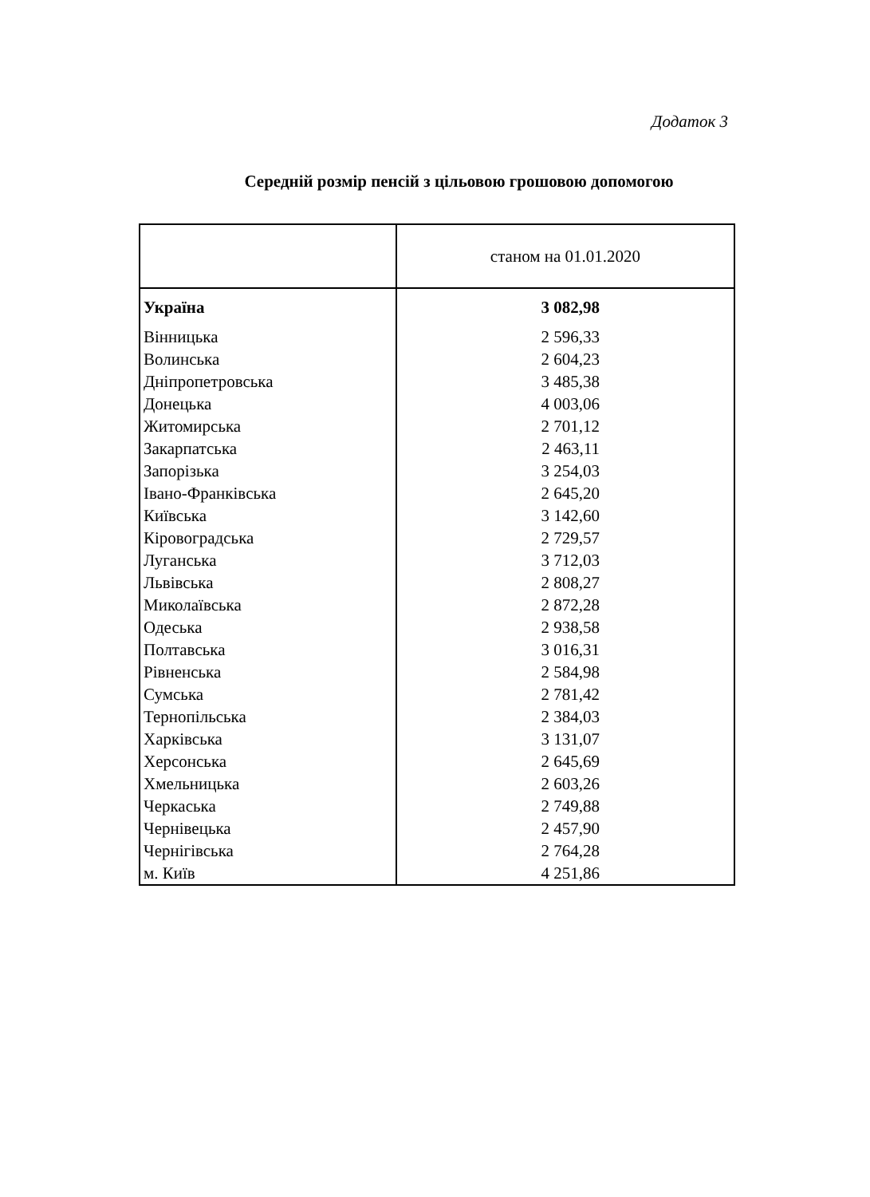Додаток 3
Середній розмір пенсій з цільовою грошовою допомогою
| | станом на 01.01.2020 |
| --- | --- |
| Україна | 3 082,98 |
| Вінницька | 2 596,33 |
| Волинська | 2 604,23 |
| Дніпропетровська | 3 485,38 |
| Донецька | 4 003,06 |
| Житомирська | 2 701,12 |
| Закарпатська | 2 463,11 |
| Запорізька | 3 254,03 |
| Івано-Франківська | 2 645,20 |
| Київська | 3 142,60 |
| Кіровоградська | 2 729,57 |
| Луганська | 3 712,03 |
| Львівська | 2 808,27 |
| Миколаївська | 2 872,28 |
| Одеська | 2 938,58 |
| Полтавська | 3 016,31 |
| Рівненська | 2 584,98 |
| Сумська | 2 781,42 |
| Тернопільська | 2 384,03 |
| Харківська | 3 131,07 |
| Херсонська | 2 645,69 |
| Хмельницька | 2 603,26 |
| Черкаська | 2 749,88 |
| Чернівецька | 2 457,90 |
| Чернігівська | 2 764,28 |
| м. Київ | 4 251,86 |